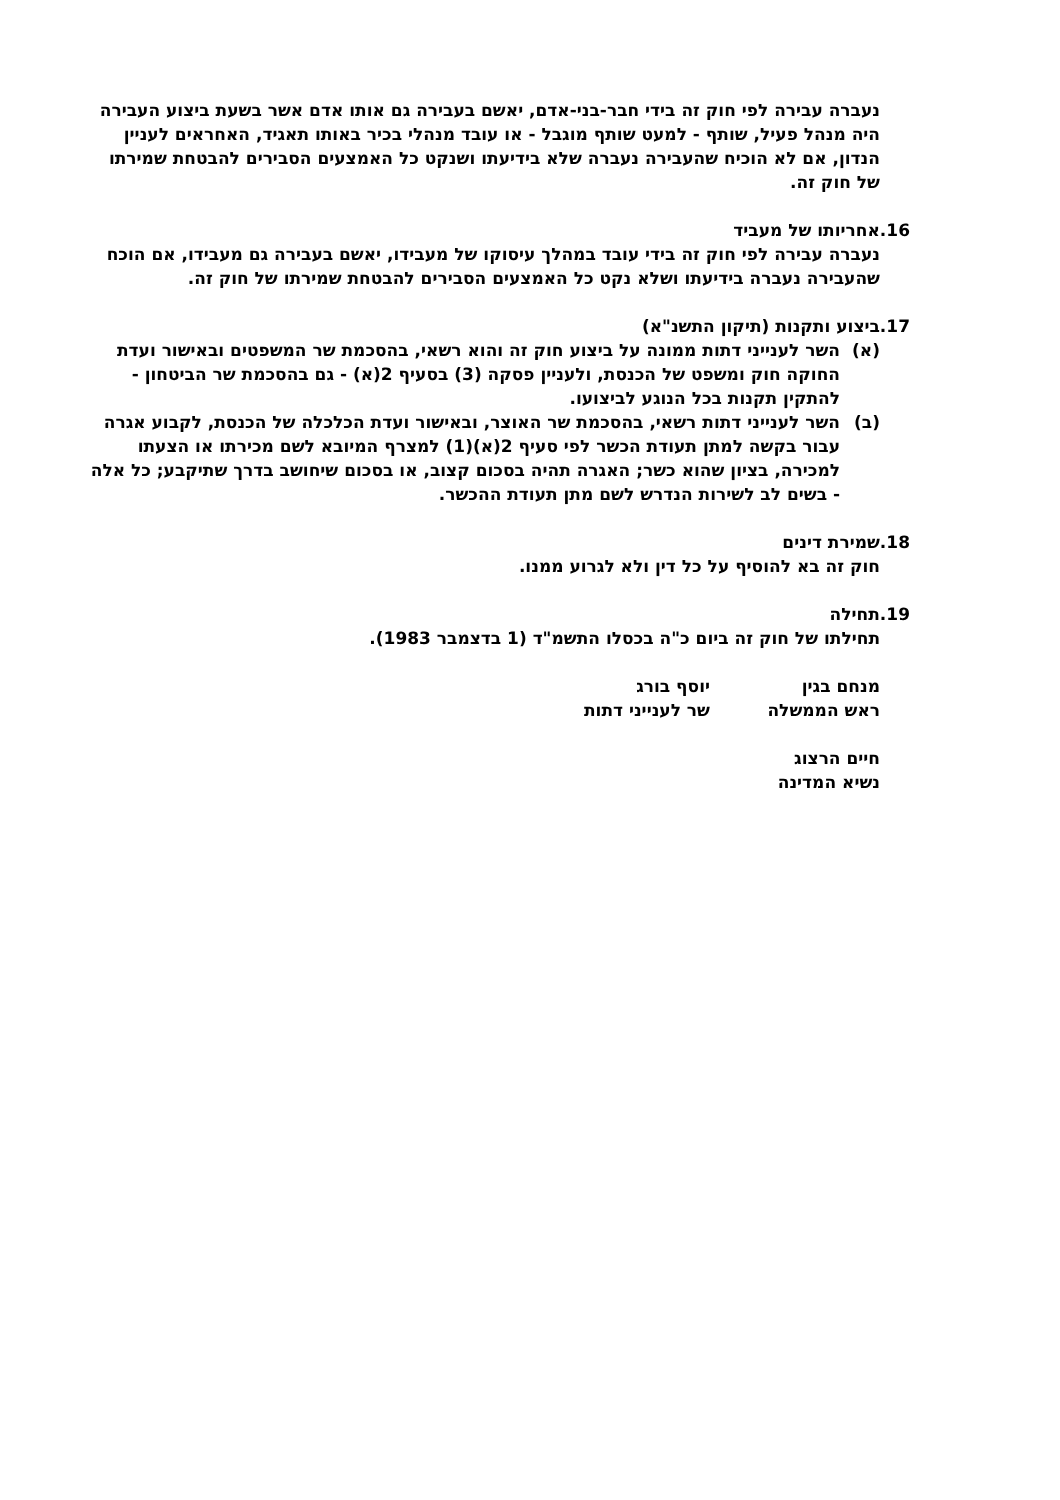נעברה עבירה לפי חוק זה בידי חבר-בני-אדם, יאשם בעבירה גם אותו אדם אשר בשעת ביצוע העבירה היה מנהל פעיל, שותף - למעט שותף מוגבל - או עובד מנהלי בכיר באותו תאגיד, האחראים לעניין הנדון, אם לא הוכיח שהעבירה נעברה שלא בידיעתו ושנקט כל האמצעים הסבירים להבטחת שמירתו של חוק זה.
16.אחריותו של מעביד
נעברה עבירה לפי חוק זה בידי עובד במהלך עיסוקו של מעבידו, יאשם בעבירה גם מעבידו, אם הוכח שהעבירה נעברה בידיעתו ושלא נקט כל האמצעים הסבירים להבטחת שמירתו של חוק זה.
17.ביצוע ותקנות (תיקון התשנ"א)
(א) השר לענייני דתות ממונה על ביצוע חוק זה והוא רשאי, בהסכמת שר המשפטים ובאישור ועדת החוקה חוק ומשפט של הכנסת, ולעניין פסקה (3) בסעיף 2(א) - גם בהסכמת שר הביטחון - להתקין תקנות בכל הנוגע לביצועו.
(ב) השר לענייני דתות רשאי, בהסכמת שר האוצר, ובאישור ועדת הכלכלה של הכנסת, לקבוע אגרה עבור בקשה למתן תעודת הכשר לפי סעיף 2(א)(1) למצרף המיובא לשם מכירתו או הצעתו למכירה, בציון שהוא כשר; האגרה תהיה בסכום קצוב, או בסכום שיחושב בדרך שתיקבע; כל אלה - בשים לב לשירות הנדרש לשם מתן תעודת ההכשר.
18.שמירת דינים
חוק זה בא להוסיף על כל דין ולא לגרוע ממנו.
19.תחילה
תחילתו של חוק זה ביום כ"ה בכסלו התשמ"ד (1 בדצמבר 1983).
מנחם בגין
ראש הממשלה
יוסף בורג
שר לענייני דתות
חיים הרצוג
נשיא המדינה